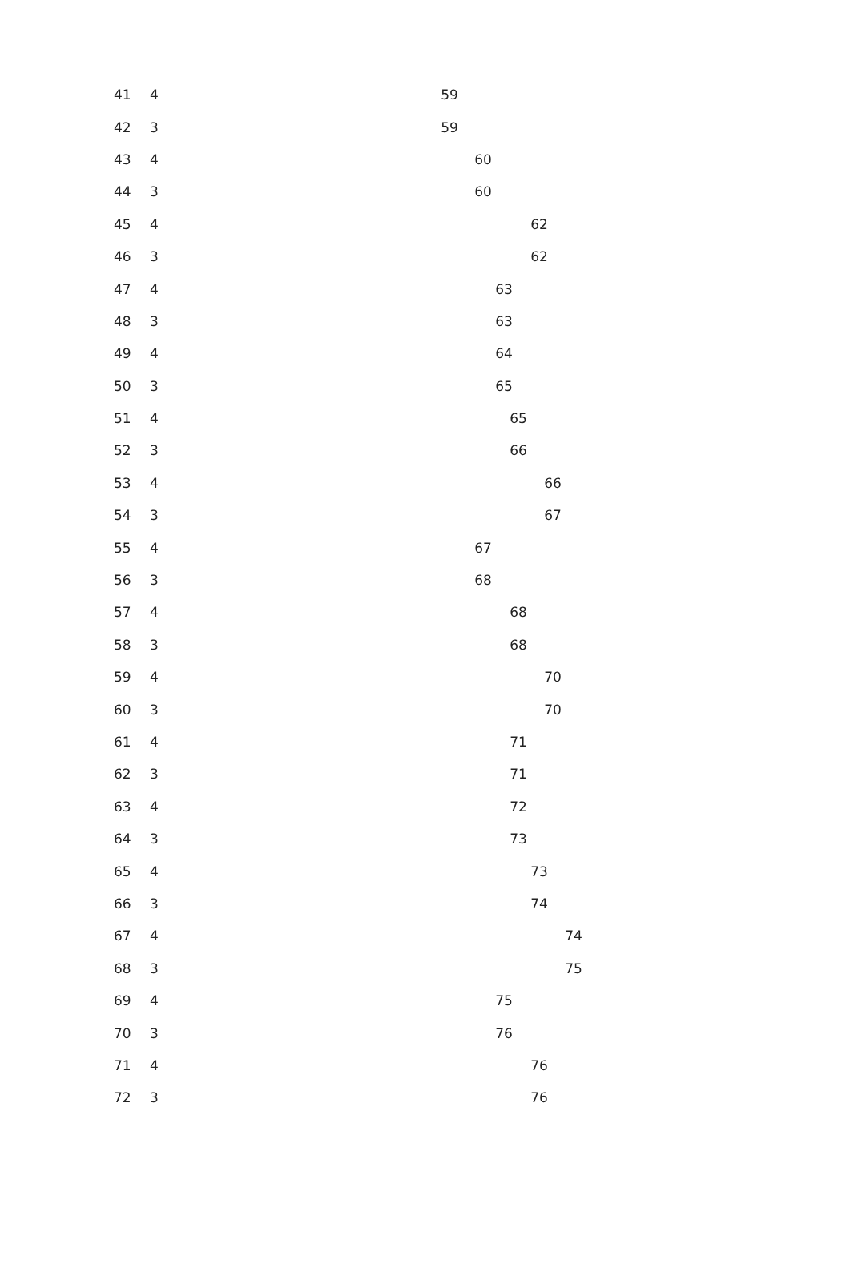| 41 | 4 | 59 |
| 42 | 3 | 59 |
| 43 | 4 | 60 |
| 44 | 3 | 60 |
| 45 | 4 | 62 |
| 46 | 3 | 62 |
| 47 | 4 | 63 |
| 48 | 3 | 63 |
| 49 | 4 | 64 |
| 50 | 3 | 65 |
| 51 | 4 | 65 |
| 52 | 3 | 66 |
| 53 | 4 | 66 |
| 54 | 3 | 67 |
| 55 | 4 | 67 |
| 56 | 3 | 68 |
| 57 | 4 | 68 |
| 58 | 3 | 68 |
| 59 | 4 | 70 |
| 60 | 3 | 70 |
| 61 | 4 | 71 |
| 62 | 3 | 71 |
| 63 | 4 | 72 |
| 64 | 3 | 73 |
| 65 | 4 | 73 |
| 66 | 3 | 74 |
| 67 | 4 | 74 |
| 68 | 3 | 75 |
| 69 | 4 | 75 |
| 70 | 3 | 76 |
| 71 | 4 | 76 |
| 72 | 3 | 76 |